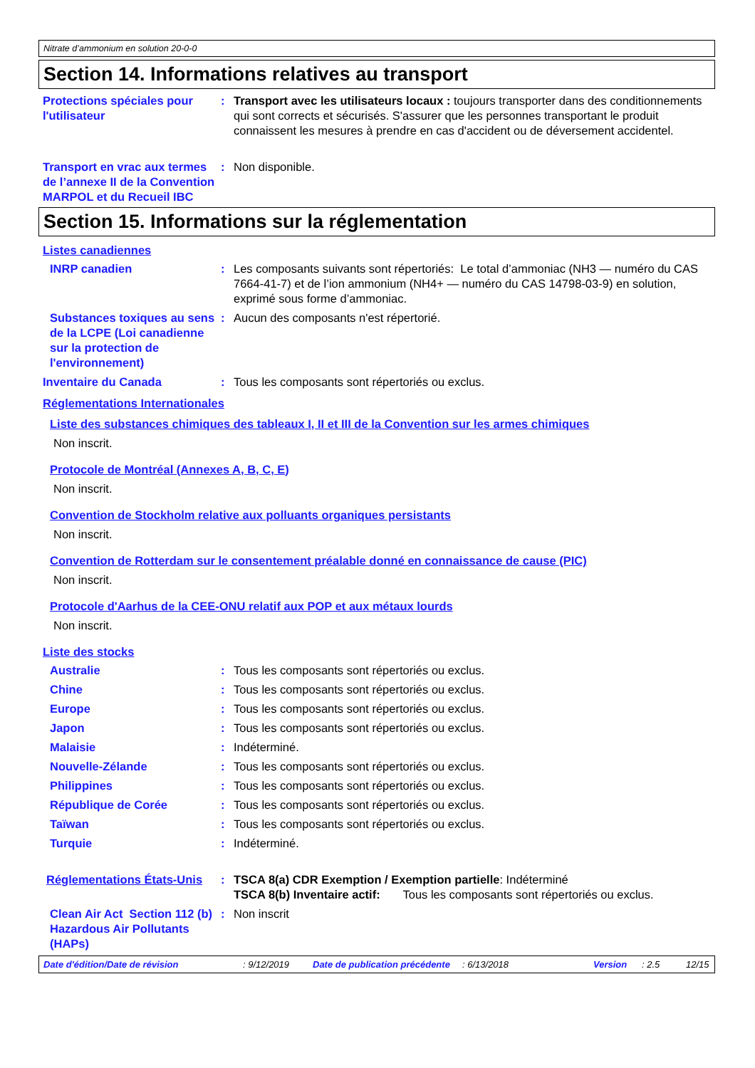Nitrate d’ammonium en solution 20-0-0
Section 14. Informations relatives au transport
Protections spéciales pour l'utilisateur
: Transport avec les utilisateurs locaux : toujours transporter dans des conditionnements qui sont corrects et sécurisés. S'assurer que les personnes transportant le produit connaissent les mesures à prendre en cas d'accident ou de déversement accidentel.
Transport en vrac aux termes de l’annexe II de la Convention MARPOL et du Recueil IBC
: Non disponible.
Section 15. Informations sur la réglementation
Listes canadiennes
INRP canadien : Les composants suivants sont répertoriés: Le total d’ammoniac (NH3 — numéro du CAS 7664-41-7) et de l’ion ammonium (NH4+ — numéro du CAS 14798-03-9) en solution, exprimé sous forme d’ammoniac.
Substances toxiques au sens de la LCPE (Loi canadienne sur la protection de l'environnement)
: Aucun des composants n'est répertorié.
Inventaire du Canada : Tous les composants sont répertoriés ou exclus.
Réglementations Internationales
Liste des substances chimiques des tableaux I, II et III de la Convention sur les armes chimiques
Non inscrit.
Protocole de Montréal (Annexes A, B, C, E)
Non inscrit.
Convention de Stockholm relative aux polluants organiques persistants
Non inscrit.
Convention de Rotterdam sur le consentement préalable donné en connaissance de cause (PIC)
Non inscrit.
Protocole d'Aarhus de la CEE-ONU relatif aux POP et aux métaux lourds
Non inscrit.
Liste des stocks
Australie : Tous les composants sont répertoriés ou exclus.
Chine : Tous les composants sont répertoriés ou exclus.
Europe : Tous les composants sont répertoriés ou exclus.
Japon : Tous les composants sont répertoriés ou exclus.
Malaisie : Indéterminé.
Nouvelle-Zélande : Tous les composants sont répertoriés ou exclus.
Philippines : Tous les composants sont répertoriés ou exclus.
République de Corée : Tous les composants sont répertoriés ou exclus.
Taïwan : Tous les composants sont répertoriés ou exclus.
Turquie : Indéterminé.
Réglementations États-Unis
: TSCA 8(a) CDR Exemption / Exemption partielle: Indéterminé
TSCA 8(b) Inventaire actif: Tous les composants sont répertoriés ou exclus.
Clean Air Act Section 112 (b) Hazardous Air Pollutants (HAPs)
: Non inscrit
Date d'édition/Date de révision: 9/12/2019 Date de publication précédente: 6/13/2018 Version: 2.5 12/15